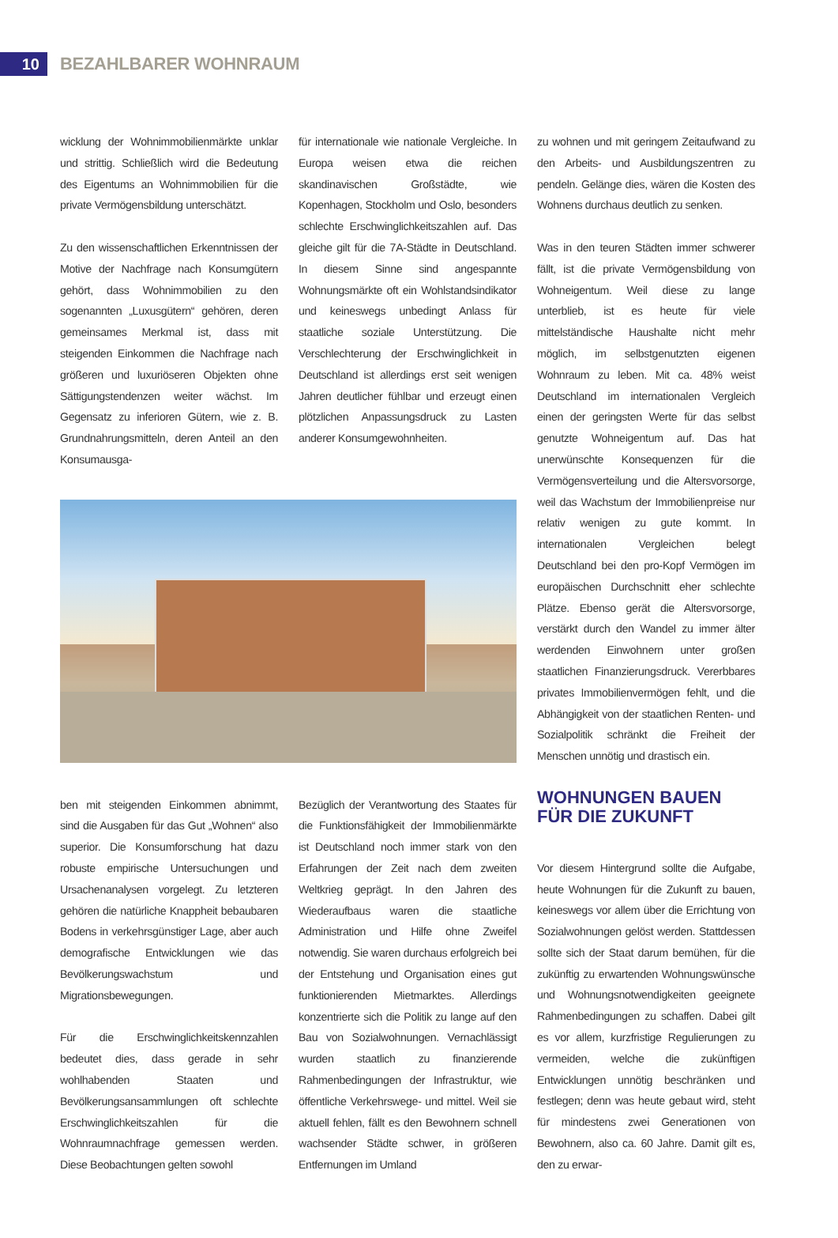10
BEZAHLBARER WOHNRAUM
wicklung der Wohnimmobilienmärkte unklar und strittig. Schließlich wird die Bedeutung des Eigentums an Wohnimmobilien für die private Vermögensbildung unterschätzt.
Zu den wissenschaftlichen Erkenntnissen der Motive der Nachfrage nach Konsumgütern gehört, dass Wohnimmobilien zu den sogenannten „Luxusgütern“ gehören, deren gemeinsames Merkmal ist, dass mit steigenden Einkommen die Nachfrage nach größeren und luxuriöseren Objekten ohne Sättigungstendenzen weiter wächst. Im Gegensatz zu inferioren Gütern, wie z. B. Grundnahrungsmitteln, deren Anteil an den Konsumausga-
für internationale wie nationale Vergleiche. In Europa weisen etwa die reichen skandinavischen Großstädte, wie Kopenhagen, Stockholm und Oslo, besonders schlechte Erschwinglichkeitszahlen auf. Das gleiche gilt für die 7A-Städte in Deutschland. In diesem Sinne sind angespannte Wohnungsmärkte oft ein Wohlstandsindikator und keineswegs unbedingt Anlass für staatliche soziale Unterstützung. Die Verschlechterung der Erschwinglichkeit in Deutschland ist allerdings erst seit wenigen Jahren deutlicher fühlbar und erzeugt einen plötzlichen Anpassungsdruck zu Lasten anderer Konsumgewohnheiten.
ben mit steigenden Einkommen abnimmt, sind die Ausgaben für das Gut „Wohnen“ also superior. Die Konsumforschung hat dazu robuste empirische Untersuchungen und Ursachenanalysen vorgelegt. Zu letzteren gehören die natürliche Knappheit bebaubaren Bodens in verkehrsgünstiger Lage, aber auch demografische Entwicklungen wie das Bevölkerungswachstum und Migrationsbewegungen.
Für die Erschwinglichkeitskennzahlen bedeutet dies, dass gerade in sehr wohlhabenden Staaten und Bevölkerungsansammlungen oft schlechte Erschwinglichkeitszahlen für die Wohnraumnachfrage gemessen werden. Diese Beobachtungen gelten sowohl
Bezüglich der Verantwortung des Staates für die Funktionsfähigkeit der Immobilienmärkte ist Deutschland noch immer stark von den Erfahrungen der Zeit nach dem zweiten Weltkrieg geprägt. In den Jahren des Wiederaufbaus waren die staatliche Administration und Hilfe ohne Zweifel notwendig. Sie waren durchaus erfolgreich bei der Entstehung und Organisation eines gut funktionierenden Mietmarktes. Allerdings konzentrierte sich die Politik zu lange auf den Bau von Sozialwohnungen. Vernachlässigt wurden staatlich zu finanzierende Rahmenbedingungen der Infrastruktur, wie öffentliche Verkehrswege- und mittel. Weil sie aktuell fehlen, fällt es den Bewohnern schnell wachsender Städte schwer, in größeren Entfernungen im Umland
zu wohnen und mit geringem Zeitaufwand zu den Arbeits- und Ausbildungszentren zu pendeln. Gelänge dies, wären die Kosten des Wohnens durchaus deutlich zu senken.
Was in den teuren Städten immer schwerer fällt, ist die private Vermögensbildung von Wohneigentum. Weil diese zu lange unterblieb, ist es heute für viele mittelständische Haushalte nicht mehr möglich, im selbstgenutzten eigenen Wohnraum zu leben. Mit ca. 48% weist Deutschland im internationalen Vergleich einen der geringsten Werte für das selbst genutzte Wohneigentum auf. Das hat unerwünschte Konsequenzen für die Vermögensverteilung und die Altersvorsorge, weil das Wachstum der Immobilienpreise nur relativ wenigen zu gute kommt. In internationalen Vergleichen belegt Deutschland bei den pro-Kopf Vermögen im europäischen Durchschnitt eher schlechte Plätze. Ebenso gerät die Altersvorsorge, verstärkt durch den Wandel zu immer älter werdenden Einwohnern unter großen staatlichen Finanzierungsdruck. Vererbbares privates Immobilienvermögen fehlt, und die Abhängigkeit von der staatlichen Renten- und Sozialpolitik schränkt die Freiheit der Menschen unnötig und drastisch ein.
WOHNUNGEN BAUEN FÜR DIE ZUKUNFT
Vor diesem Hintergrund sollte die Aufgabe, heute Wohnungen für die Zukunft zu bauen, keineswegs vor allem über die Errichtung von Sozialwohnungen gelöst werden. Stattdessen sollte sich der Staat darum bemühen, für die zukünftig zu erwartenden Wohnungswünsche und Wohnungsnotwendigkeiten geeignete Rahmenbedingungen zu schaffen. Dabei gilt es vor allem, kurzfristige Regulierungen zu vermeiden, welche die zukünftigen Entwicklungen unnötig beschränken und festlegen; denn was heute gebaut wird, steht für mindestens zwei Generationen von Bewohnern, also ca. 60 Jahre. Damit gilt es, den zu erwar-